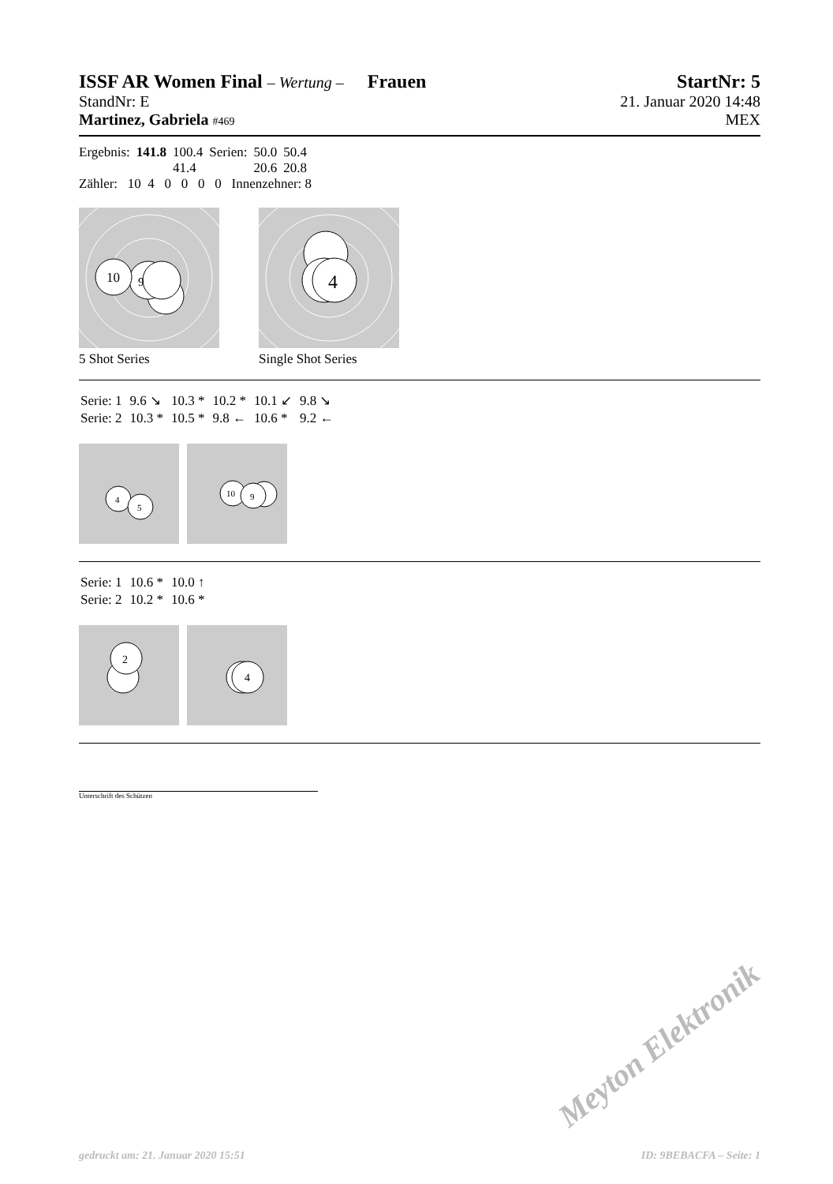ISSF AR Women Final – Wertung – Frauen
StartNr: 5
StandNr: E 21. Januar 2020 14:48
Martinez, Gabriela #469 MEX
| Ergebnis: | 141.8 | 100.4 | Serien: | 50.0 | 50.4 |
| | | 41.4 | | 20.6 | 20.8 |
Zähler: 10 4 0 0 0 0 Innenzehner: 8
10
9
5 Shot Series
4
Single Shot Series
| Serie: 1 | 9.6 ↘ | 10.3 * | 10.2 * | 10.1 ↙ | 9.8 ↘ |
| Serie: 2 | 10.3 * | 10.5 * | 9.8 ← | 10.6 * | 9.2 ← |
4
5
10
9
| Serie: 1 | 10.6 * | 10.0 ↑ |
| Serie: 2 | 10.2 * | 10.6 * |
2
4
Unterschrift des Schützen
Meyton Elektronik
gedruckt am: 21. Januar 2020 15:51 ID: 9BEBACFA – Seite: 1